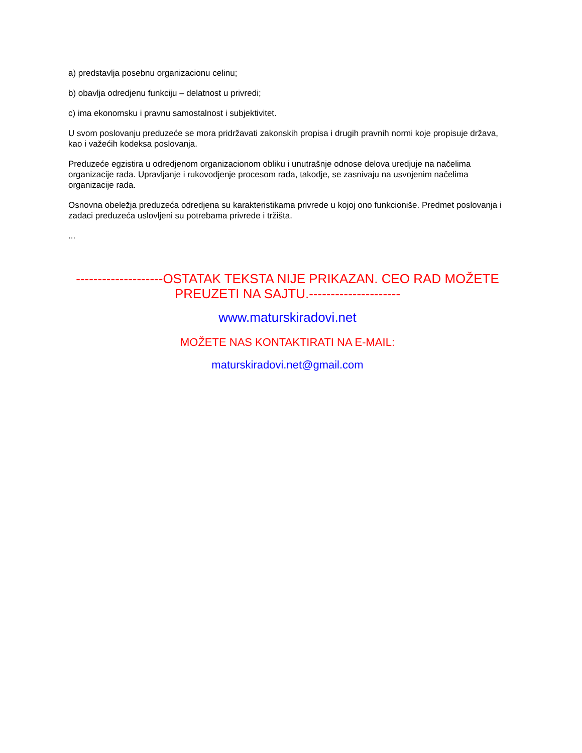a) predstavlja posebnu organizacionu celinu;
b) obavlja odredjenu funkciju – delatnost u privredi;
c) ima ekonomsku i pravnu samostalnost i subjektivitet.
U svom poslovanju preduzeće se mora pridržavati zakonskih propisa i drugih pravnih normi koje propisuje država, kao i važećih kodeksa poslovanja.
Preduzeće egzistira u odredjenom organizacionom obliku i unutrašnje odnose delova uredjuje na načelima organizacije rada. Upravljanje i rukovodjenje procesom rada, takodje, se zasnivaju na usvojenim načelima organizacije rada.
Osnovna obeležja preduzeća odredjena su karakteristikama privrede u kojoj ono funkcioniše. Predmet poslovanja i zadaci preduzeća uslovljeni su potrebama privrede i tržišta.
...
--------------------OSTATAK TEKSTA NIJE PRIKAZAN. CEO RAD MOŽETE PREUZETI NA SAJTU.---------------------
www.maturskiradovi.net
MOŽETE NAS KONTAKTIRATI NA E-MAIL:
maturskiradovi.net@gmail.com